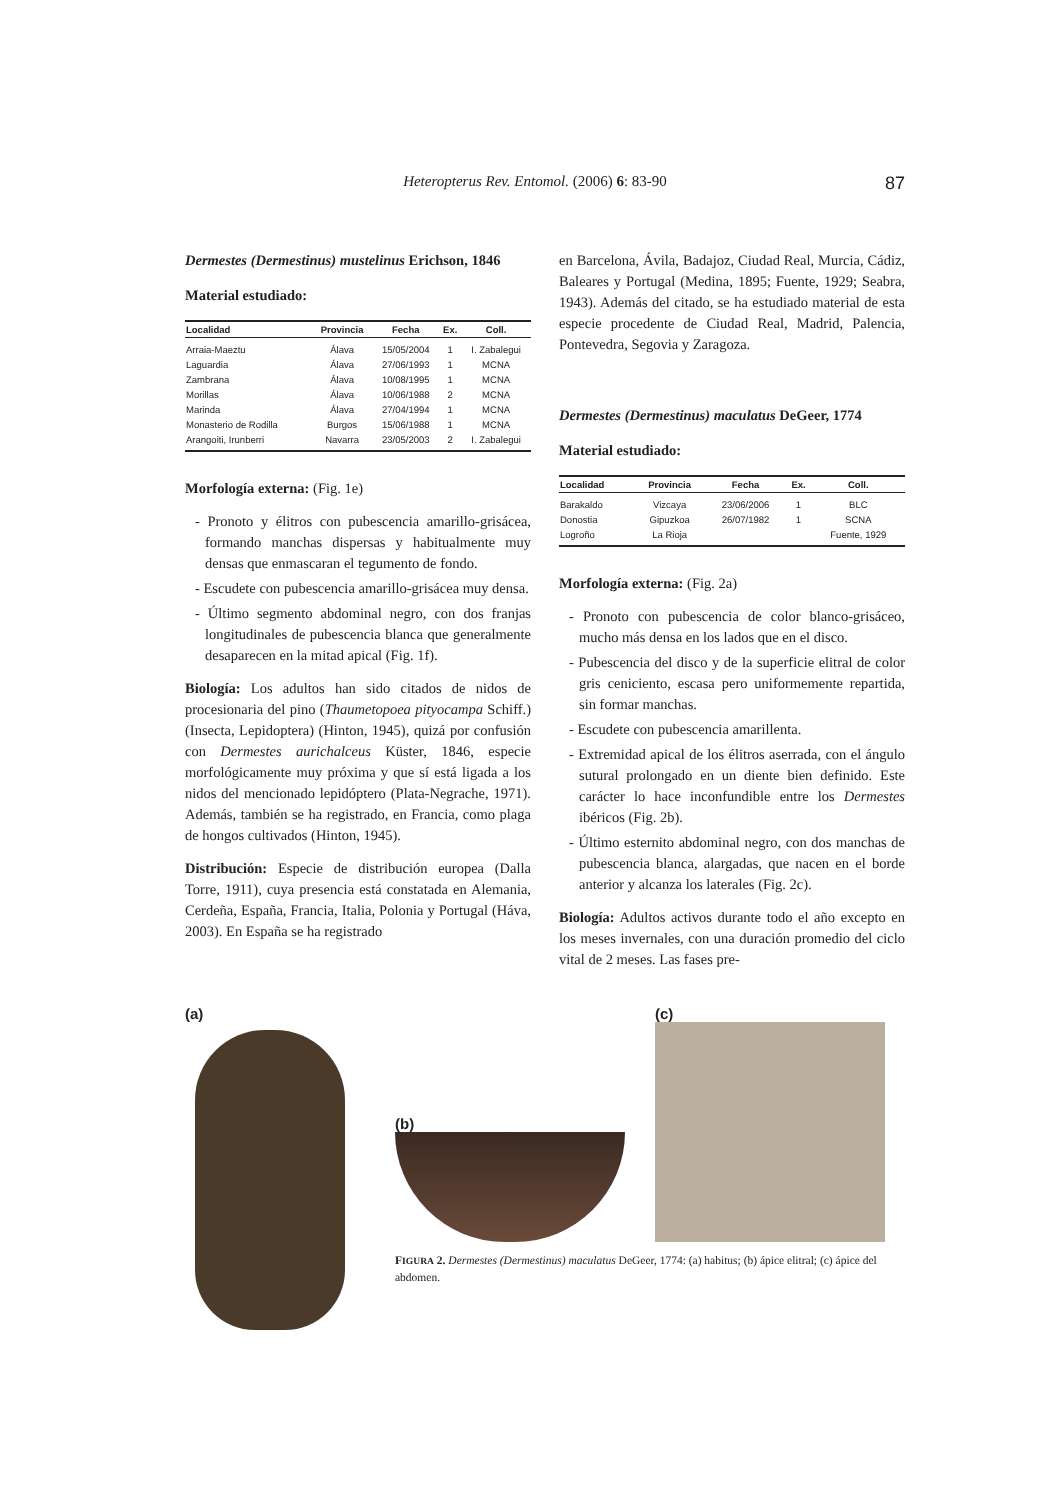Heteropterus Rev. Entomol. (2006) 6: 83-90 87
Dermestes (Dermestinus) mustelinus Erichson, 1846
Material estudiado:
| Localidad | Provincia | Fecha | Ex. | Coll. |
| --- | --- | --- | --- | --- |
| Arraia-Maeztu | Álava | 15/05/2004 | 1 | I. Zabalegui |
| Laguardia | Álava | 27/06/1993 | 1 | MCNA |
| Zambrana | Álava | 10/08/1995 | 1 | MCNA |
| Morillas | Álava | 10/06/1988 | 2 | MCNA |
| Marinda | Álava | 27/04/1994 | 1 | MCNA |
| Monasterio de Rodilla | Burgos | 15/06/1988 | 1 | MCNA |
| Arangoiti, Irunberri | Navarra | 23/05/2003 | 2 | I. Zabalegui |
Morfología externa: (Fig. 1e)
- Pronoto y élitros con pubescencia amarillo-grisácea, formando manchas dispersas y habitualmente muy densas que enmascaran el tegumento de fondo.
- Escudete con pubescencia amarillo-grisácea muy densa.
- Último segmento abdominal negro, con dos franjas longitudinales de pubescencia blanca que generalmente desaparecen en la mitad apical (Fig. 1f).
Biología: Los adultos han sido citados de nidos de procesionaria del pino (Thaumetopoea pityocampa Schiff.) (Insecta, Lepidoptera) (Hinton, 1945), quizá por confusión con Dermestes aurichalceus Küster, 1846, especie morfológicamente muy próxima y que sí está ligada a los nidos del mencionado lepidóptero (Plata-Negrache, 1971). Además, también se ha registrado, en Francia, como plaga de hongos cultivados (Hinton, 1945).
Distribución: Especie de distribución europea (Dalla Torre, 1911), cuya presencia está constatada en Alemania, Cerdeña, España, Francia, Italia, Polonia y Portugal (Háva, 2003). En España se ha registrado
en Barcelona, Ávila, Badajoz, Ciudad Real, Murcia, Cádiz, Baleares y Portugal (Medina, 1895; Fuente, 1929; Seabra, 1943). Además del citado, se ha estudiado material de esta especie procedente de Ciudad Real, Madrid, Palencia, Pontevedra, Segovia y Zaragoza.
Dermestes (Dermestinus) maculatus DeGeer, 1774
Material estudiado:
| Localidad | Provincia | Fecha | Ex. | Coll. |
| --- | --- | --- | --- | --- |
| Barakaldo | Vizcaya | 23/06/2006 | 1 | BLC |
| Donostia | Gipuzkoa | 26/07/1982 | 1 | SCNA |
| Logroño | La Rioja | | | Fuente, 1929 |
Morfología externa: (Fig. 2a)
- Pronoto con pubescencia de color blanco-grisáceo, mucho más densa en los lados que en el disco.
- Pubescencia del disco y de la superficie elitral de color gris ceniciento, escasa pero uniformemente repartida, sin formar manchas.
- Escudete con pubescencia amarillenta.
- Extremidad apical de los élitros aserrada, con el ángulo sutural prolongado en un diente bien definido. Este carácter lo hace inconfundible entre los Dermestes ibéricos (Fig. 2b).
- Último esternito abdominal negro, con dos manchas de pubescencia blanca, alargadas, que nacen en el borde anterior y alcanza los laterales (Fig. 2c).
Biología: Adultos activos durante todo el año excepto en los meses invernales, con una duración promedio del ciclo vital de 2 meses. Las fases pre-
(a) (b)
(c)
FIGURA 2. Dermestes (Dermestinus) maculatus DeGeer, 1774: (a) habitus; (b) ápice elitral; (c) ápice del abdomen.